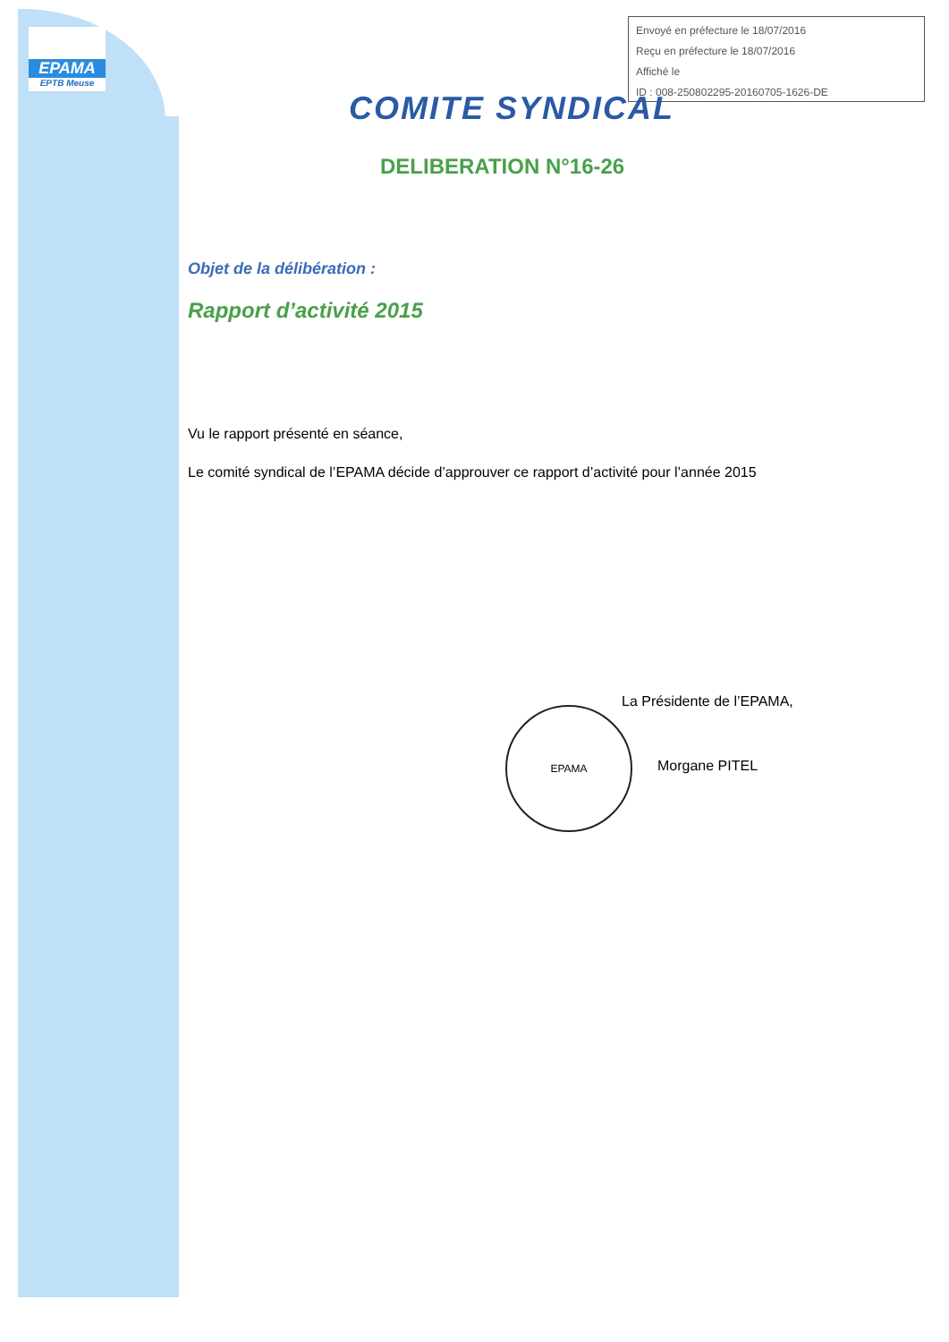EPAMA
EPTB Meuse
Envoyé en préfecture le 18/07/2016
Reçu en préfecture le 18/07/2016
Affiché le
ID : 008-250802295-20160705-1626-DE
COMITE SYNDICAL
DELIBERATION N°16-26
Objet de la délibération :
Rapport d’activité 2015
Vu le rapport présenté en séance,
Le comité syndical de l’EPAMA décide d’approuver ce rapport d’activité pour l’année 2015
EPAMA
La Présidente de l’EPAMA,
Morgane PITEL